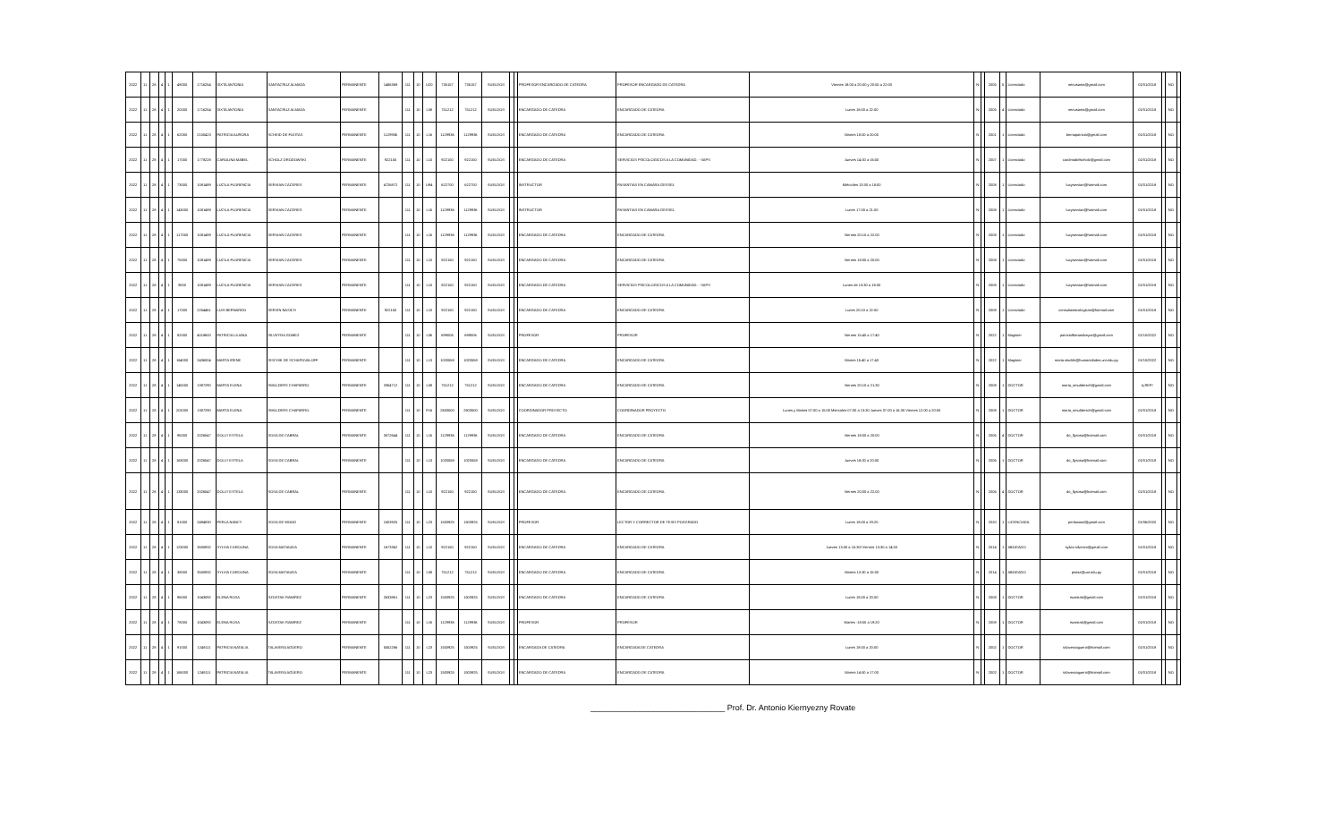| 2022 | 11 | 28 | 4 | 1 | 48000 | 1716254 | SIXTA ANTONIA | SANTACRUZ ALMADA | PERMANENTE | 1486369 | 111 | 10 | U20 | 735157 | 735157 | SUELDOS | | | PROFESOR ENCARGADO DE CATEDRA | PROFESOR ENCARGADO DE CATEDRA | Viernes 18:00 a 20:00 y 20:50 a 22:00 | N | | 2005 | 5 | Licenciado | nenusanta@gmail.com | 01/01/2018 | | NO | |
| 2022 | 11 | 28 | 4 | 1 | 20000 | 1716254 | SIXTA ANTONIA | SANTACRUZ ALMADA | PERMANENTE | | 111 | 10 | L08 | 751212 | 751212 | SUELDOS | | | ENCARGADO DE CATEDRA | ENCARGADO DE CATEDRA | Lunes 18:00 a 22:00 | N | | 2005 | 4 | Licenciado | nenusanta@gmail.com | 01/01/2018 | | NO | |
| 2022 | 11 | 28 | 4 | 1 | 62000 | 2100423 | PATRICIA AURORA | SCHEID DE FLEITAS | PERMANENTE | 1129936 | 111 | 10 | L16 | 1129936 | 1129936 | SUELDOS | | | ENCARGADO DE CATEDRA | ENCARGADO DE CATEDRA | Martes 18:00 a 20:00 | N | | 2001 | 1 | Licenciado | bernapatricia@gmail.com | 01/01/2018 | | NO | |
| 2022 | 11 | 28 | 4 | 1 | 17000 | 1778228 | CAROLINA MABEL | SCHOLZ DRODOWSKI | PERMANENTE | 922150 | 111 | 10 | L10 | 922150 | 922150 | SUELDOS | | | ENCARGADO DE CATEDRA | SERVICIOS PSICOLOGICOS A LA COMUNIDAD. - SAPS | Jueves 14:00 a 16:00 | N | | 2007 | 1 | Licenciado | carolmabelscholz@gmail.com | 01/01/2018 | | NO | |
| 2022 | 11 | 28 | 4 | 1 | 73000 | 1081489 | LUCILA FLORENCIA | SERVIAN CACERES | PERMANENTE | 4726872 | 111 | 10 | U94 | 622700 | 622700 | SUELDOS | | | INSTRUCTOR | PASANTIAS EN CAMARA GESSEL | Miércoles 13:30 a 18:00 | N | | 2008 | 1 | Licenciado | lucyservian@hotmail.com | 01/01/2018 | | NO | |
| 2022 | 11 | 28 | 4 | 1 | 143000 | 1081489 | LUCILA FLORENCIA | SERVIAN CACERES | PERMANENTE | | 111 | 10 | L16 | 1129936 | 1129936 | SUELDOS | | | INSTRUCTOR | PASANTIAS EN CAMARA GESSEL | Lunes 17:00 a 21:00 | N | | 2008 | 1 | Licenciado | lucyservian@hotmail.com | 01/01/2018 | | NO | |
| 2022 | 11 | 28 | 4 | 1 | 117000 | 1081489 | LUCILA FLORENCIA | SERVIAN CACERES | PERMANENTE | | 111 | 10 | L16 | 1129936 | 1129936 | SUELDOS | | | ENCARGADO DE CATEDRA | ENCARGADO DE CATEDRA | Viernes 20:10 a 22:00 | N | | 2008 | 1 | Licenciado | lucyservian@hotmail.com | 01/01/2018 | | NO | |
| 2022 | 11 | 28 | 4 | 1 | 75000 | 1081489 | LUCILA FLORENCIA | SERVIAN CACERES | PERMANENTE | | 111 | 10 | L10 | 922150 | 922150 | SUELDOS | | | ENCARGADO DE CATEDRA | ENCARGADO DE CATEDRA | Viernes 18:00 a 20:00 | N | | 2008 | 1 | Licenciado | lucyservian@hotmail.com | 01/01/2018 | | NO | |
| 2022 | 11 | 28 | 4 | 1 | 9000 | 1081489 | LUCILA FLORENCIA | SERVIAN CACERES | PERMANENTE | | 111 | 10 | L10 | 922150 | 922150 | SUELDOS | | | ENCARGADO DE CATEDRA | SERVICIOS PSICOLOGICOS A LA COMUNIDAD. - SAPS | Lunes de 13:30 a 18:00 | N | | 2008 | 1 | Licenciado | lucyservian@hotmail.com | 01/01/2018 | | NO | |
| 2022 | 11 | 28 | 4 | 1 | 17000 | 2254461 | LUIS BERNARDO | SERVIN NASICH | PERMANENTE | 922150 | 111 | 10 | L10 | 922150 | 922150 | SUELDOS | | | ENCARGADO DE CATEDRA | ENCARGADO DE CATEDRA | Lunes 20:10 a 22:00 | N | | 2008 | 1 | Licenciado | consultassicologicas@hotmail.com | 01/01/2018 | | NO | |
| 2022 | 11 | 28 | 4 | 1 | 82000 | 4018600 | PATRICIA LILIANA | SILVEYRA GOMEZ | PERMANENTE | | 111 | 10 | L06 | 699006 | 699006 | SUELDOS | | | PROFESOR | PROFESOR | Viernes 15:40 a 17:40 | N | | 2022 | 1 | Magister | patricialilianasilveyra@gmail.com | 01/10/2022 | | NO | |
| 2022 | 11 | 28 | 4 | 1 | 164000 | 2436004 | MARTA IRENE | SISCHIK DE SCHAPOVALOFF | PERMANENTE | | 111 | 10 | L13 | 1020558 | 1020558 | SUELDOS | | | ENCARGADO DE CATEDRA | ENCARGADO DE CATEDRA | Martes 15:40 a 17:40 | N | | 2022 | 1 | Magister | marta.sischik@humanidades.uni.edu.py | 01/10/2022 | | NO | |
| 2022 | 11 | 28 | 4 | 1 | 145000 | 1387290 | MARTA ELENA | SMULDERS CHAPARRO | PERMANENTE | 3354712 | 111 | 10 | L08 | 751212 | 751212 | SUELDOS | | | ENCARGADO DE CATEDRA | ENCARGADO DE CATEDRA | Viernes 20:10 a 21:30 | N | | 2008 | 1 | DOCTOR | marta_smuldersch@gmail.com | #¡REF! | | NO | |
| 2022 | 11 | 28 | 4 | 1 | 201000 | 1387290 | MARTA ELENA | SMULDERS CHAPARRO | PERMANENTE | | 111 | 10 | F16 | 2603500 | 2603500 | SUELDOS | | | COORDINADOR PROYECTO | COORDINADOR PROYECTO | Lunes y Martes 07:00 a 15:00 Miercoles 07:00 a 13:30 Jueves 07:00 a 16:30 Viernes 12:00 a 20:00 | N | | 2008 | 1 | DOCTOR | marta_smuldersch@gmail.com | 01/01/2018 | | NO | |
| 2022 | 11 | 28 | 4 | 1 | 95000 | 2026547 | DOLLY ESTELA | SOSA DE CABRAL | PERMANENTE | 3072644 | 111 | 10 | L16 | 1129936 | 1129936 | SUELDOS | | | ENCARGADO DE CATEDRA | ENCARGADO DE CATEDRA | Viernes 18:00 a 20:00 | N | | 2006 | 4 | DOCTOR | do_llysosa@hotmail.com | 01/01/2018 | | NO | |
| 2022 | 11 | 28 | 4 | 1 | 163000 | 2026547 | DOLLY ESTELA | SOSA DE CABRAL | PERMANENTE | | 111 | 10 | L13 | 1020558 | 1020558 | SUELDOS | | | ENCARGADO DE CATEDRA | ENCARGADO DE CATEDRA | Jueves 18:00 a 20:00 | N | | 2006 | 1 | DOCTOR | do_llysosa@hotmail.com | 01/01/2018 | | NO | |
| 2022 | 11 | 28 | 4 | 1 | 133000 | 2026547 | DOLLY ESTELA | SOSA DE CABRAL | PERMANENTE | | 111 | 10 | L10 | 922150 | 922150 | SUELDOS | | | ENCARGADO DE CATEDRA | ENCARGADO DE CATEDRA | Viernes 20:00 a 22:00 | N | | 2006 | 4 | DOCTOR | do_llysosa@hotmail.com | 01/01/2018 | | NO | |
| 2022 | 11 | 28 | 4 | 1 | 81000 | 2494830 | PERLA NANCY | SOSA DE WOOD | PERMANENTE | 1503925 | 111 | 10 | L23 | 1503925 | 1503925 | SUELDOS | | | PROFESOR | LECTOR Y CORRECTOR DE TESIS POSGRADO | Lunes 18:00 a 19:20 | N | | 2020 | 1 | LICENCIADA | perlawood@gmail.com | 01/06/2020 | | NO | |
| 2022 | 11 | 28 | 4 | 1 | 123000 | 3505932 | SYLVIA CAROLINA | SOSA MATIAUDA | PERMANENTE | 1673362 | 111 | 10 | L10 | 922150 | 922150 | SUELDOS | | | ENCARGADO DE CATEDRA | ENCARGADO DE CATEDRA | Jueves 13:30 a 15:30/ Viernes 13:30 a 14:50 | N | | 2014 | 1 | ABOGADO | sylvia silvicsm@gmail.com | 01/01/2018 | | NO | |
| 2022 | 11 | 28 | 4 | 1 | 38000 | 3505932 | SYLVIA CAROLINA | SOSA MATIAUDA | PERMANENTE | | 111 | 10 | L08 | 751212 | 751212 | SUELDOS | | | ENCARGADO DE CATEDRA | ENCARGADO DE CATEDRA | Martes 13:30 a 15:30 | N | | 2014 | 1 | ABOGADO | psosa@uni.edu.py | 01/01/2018 | | NO | |
| 2022 | 11 | 28 | 4 | 1 | 96000 | 1043092 | ELENA ROSA | SZOSTAK RAMIREZ | PERMANENTE | 2633861 | 111 | 10 | L23 | 1503925 | 1503925 | SUELDOS | | | ENCARGADO DE CATEDRA | ENCARGADO DE CATEDRA | Lunes 18:00 a 20:00 | N | | 2008 | 1 | DOCTOR | rszostak@gmail.com | 01/01/2018 | | NO | |
| 2022 | 11 | 28 | 4 | 1 | 78000 | 1043092 | ELENA ROSA | SZOSTAK RAMIREZ | PERMANENTE | | 111 | 10 | L16 | 1129936 | 1129936 | SUELDOS | | | PROFESOR | PROFESOR | Martes -18:00 a 19:20 | N | | 2008 | 1 | DOCTOR | rszostak@gmail.com | 01/01/2018 | | NO | |
| 2022 | 11 | 28 | 4 | 1 | 91000 | 1248111 | PATRICIA NATALIA | TALAVERA AGÜERO | PERMANENTE | 5552266 | 111 | 10 | L23 | 1503925 | 1503925 | SUELDOS | | | ENCARGADA DE CATEDRA | ENCARGADA DE CATEDRA | Lunes 18:00 a 20:00 | N | | 2002 | 1 | DOCTOR | talaveraaguero@hotmail.com | 01/01/2018 | | NO | |
| 2022 | 11 | 28 | 4 | 1 | 165000 | 1248111 | PATRICIA NATALIA | TALAVERA AGÜERO | PERMANENTE | | 111 | 10 | L23 | 1503925 | 1503925 | SUELDOS | | | ENCARGADO DE CATEDRA | ENCARGADO DE CATEDRA | Martes 14:50 a 17:00 | N | | 2002 | 1 | DOCTOR | talaveraaguero@hotmail.com | 01/01/2018 | | NO | |
______________________________ Prof. Dr. Antonio Kiernyezny Rovate